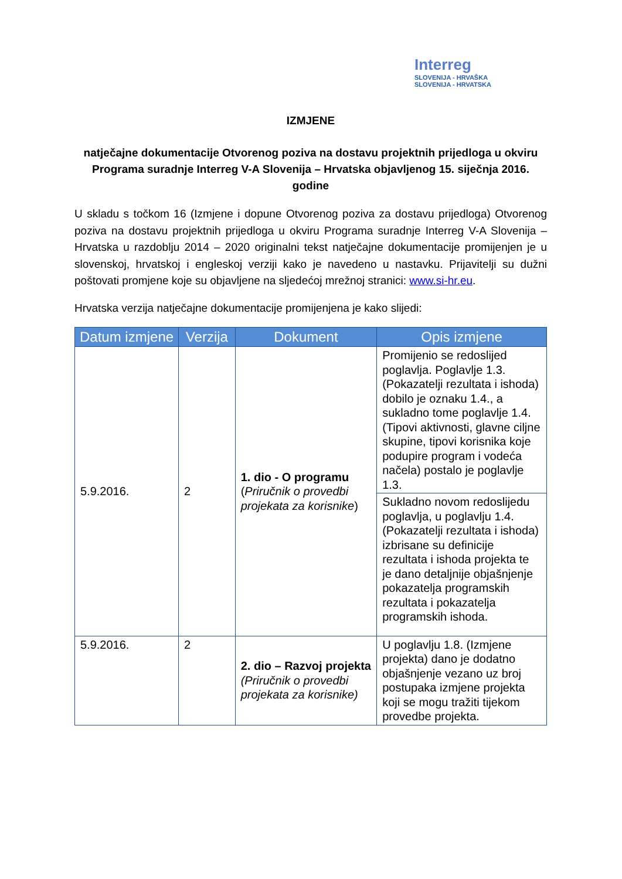Interreg
SLOVENIJA - HRVAŠKA
SLOVENIJA - HRVATSKA
IZMJENE
natječajne dokumentacije Otvorenog poziva na dostavu projektnih prijedloga u okviru Programa suradnje Interreg V-A Slovenija – Hrvatska objavljenog 15. siječnja 2016. godine
U skladu s točkom 16 (Izmjene i dopune Otvorenog poziva za dostavu prijedloga) Otvorenog poziva na dostavu projektnih prijedloga u okviru Programa suradnje Interreg V-A Slovenija – Hrvatska u razdoblju 2014 – 2020 originalni tekst natječajne dokumentacije promijenjen je u slovenskoj, hrvatskoj i engleskoj verziji kako je navedeno u nastavku. Prijavitelji su dužni poštovati promjene koje su objavljene na sljedećoj mrežnoj stranici: www.si-hr.eu.
Hrvatska verzija natječajne dokumentacije promijenjena je kako slijedi:
| Datum izmjene | Verzija | Dokument | Opis izmjene |
| --- | --- | --- | --- |
| 5.9.2016. | 2 | 1. dio - O programu ( Priručnik o provedbi projekata za korisnike ) | Promijenio se redoslijed poglavlja. Poglavlje 1.3. (Pokazatelji rezultata i ishoda) dobilo je oznaku 1.4., a sukladno tome poglavlje 1.4. (Tipovi aktivnosti, glavne ciljne skupine, tipovi korisnika koje podupire program i vodeća načela) postalo je poglavlje 1.3. |
| | | | Sukladno novom redoslijedu poglavlja, u poglavlju 1.4. (Pokazatelji rezultata i ishoda) izbrisane su definicije rezultata i ishoda projekta te je dano detaljnije objašnjenje pokazatelja programskih rezultata i pokazatelja programskih ishoda. |
| 5.9.2016. | 2 | 2. dio – Razvoj projekta (Priručnik o provedbi projekata za korisnike) | U poglavlju 1.8. (Izmjene projekta) dano je dodatno objašnjenje vezano uz broj postupaka izmjene projekta koji se mogu tražiti tijekom provedbe projekta. |